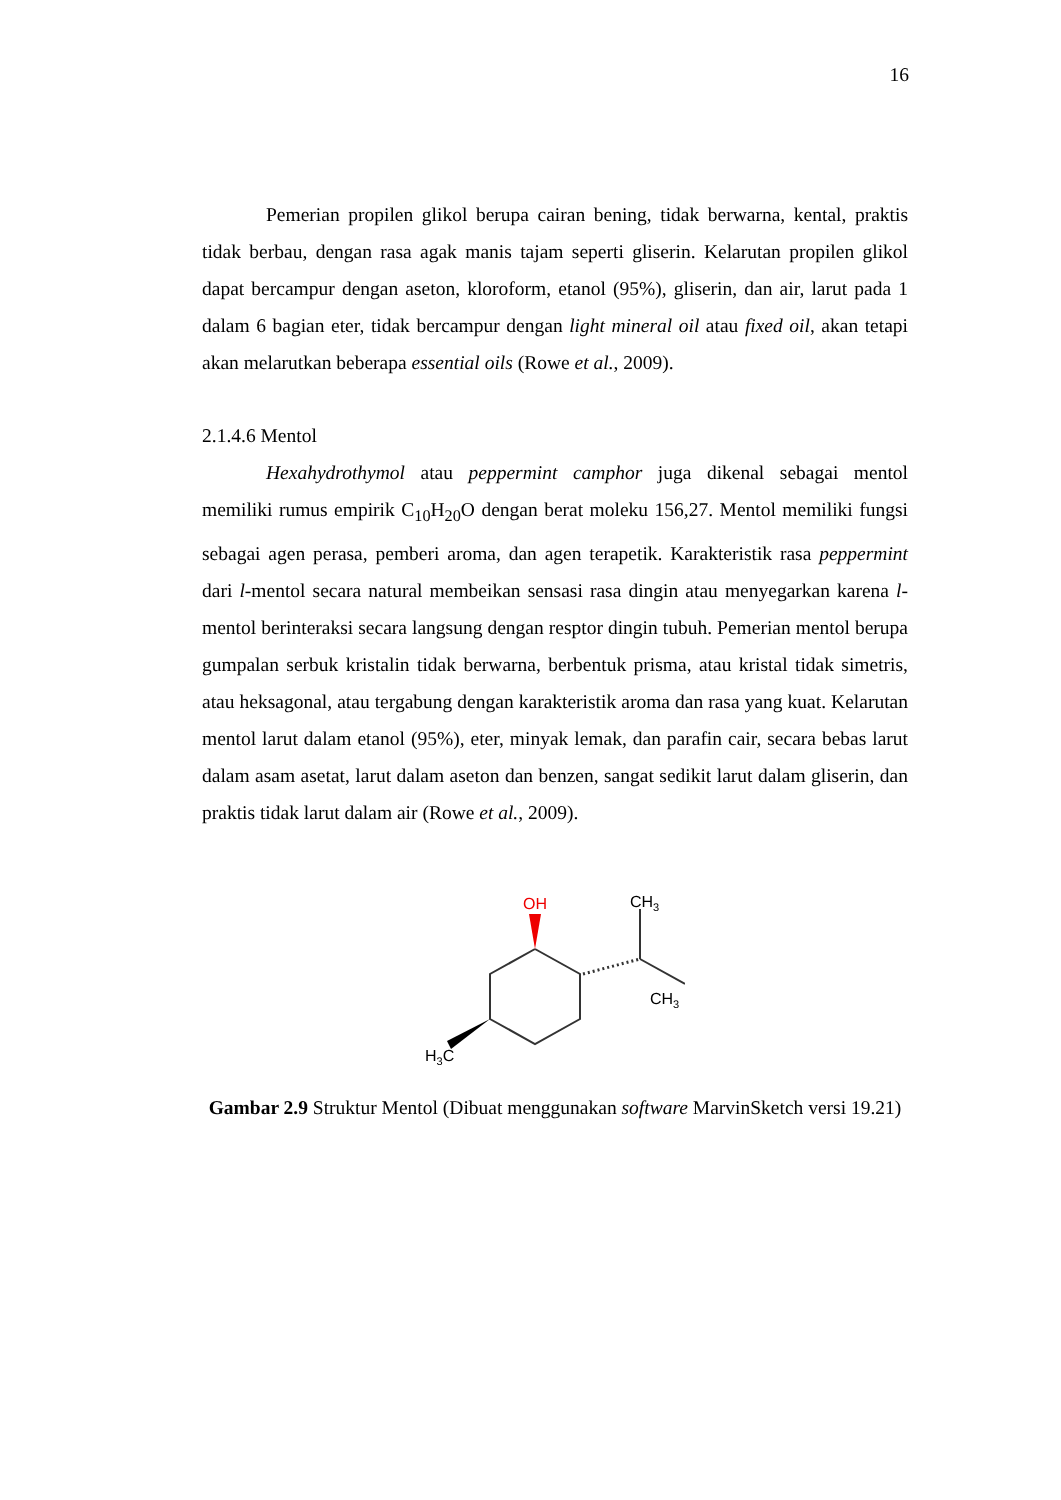16
Pemerian propilen glikol berupa cairan bening, tidak berwarna, kental, praktis tidak berbau, dengan rasa agak manis tajam seperti gliserin. Kelarutan propilen glikol dapat bercampur dengan aseton, kloroform, etanol (95%), gliserin, dan air, larut pada 1 dalam 6 bagian eter, tidak bercampur dengan light mineral oil atau fixed oil, akan tetapi akan melarutkan beberapa essential oils (Rowe et al., 2009).
2.1.4.6 Mentol
Hexahydrothymol atau peppermint camphor juga dikenal sebagai mentol memiliki rumus empirik C<sub>10</sub>H<sub>20</sub>O dengan berat moleku 156,27. Mentol memiliki fungsi sebagai agen perasa, pemberi aroma, dan agen terapetik. Karakteristik rasa peppermint dari l-mentol secara natural membeikan sensasi rasa dingin atau menyegarkan karena l-mentol berinteraksi secara langsung dengan resptor dingin tubuh. Pemerian mentol berupa gumpalan serbuk kristalin tidak berwarna, berbentuk prisma, atau kristal tidak simetris, atau heksagonal, atau tergabung dengan karakteristik aroma dan rasa yang kuat. Kelarutan mentol larut dalam etanol (95%), eter, minyak lemak, dan parafin cair, secara bebas larut dalam asam asetat, larut dalam aseton dan benzen, sangat sedikit larut dalam gliserin, dan praktis tidak larut dalam air (Rowe et al., 2009).
OH
CH3
CH3
H3C
Gambar 2.9 Struktur Mentol (Dibuat menggunakan software MarvinSketch versi 19.21)